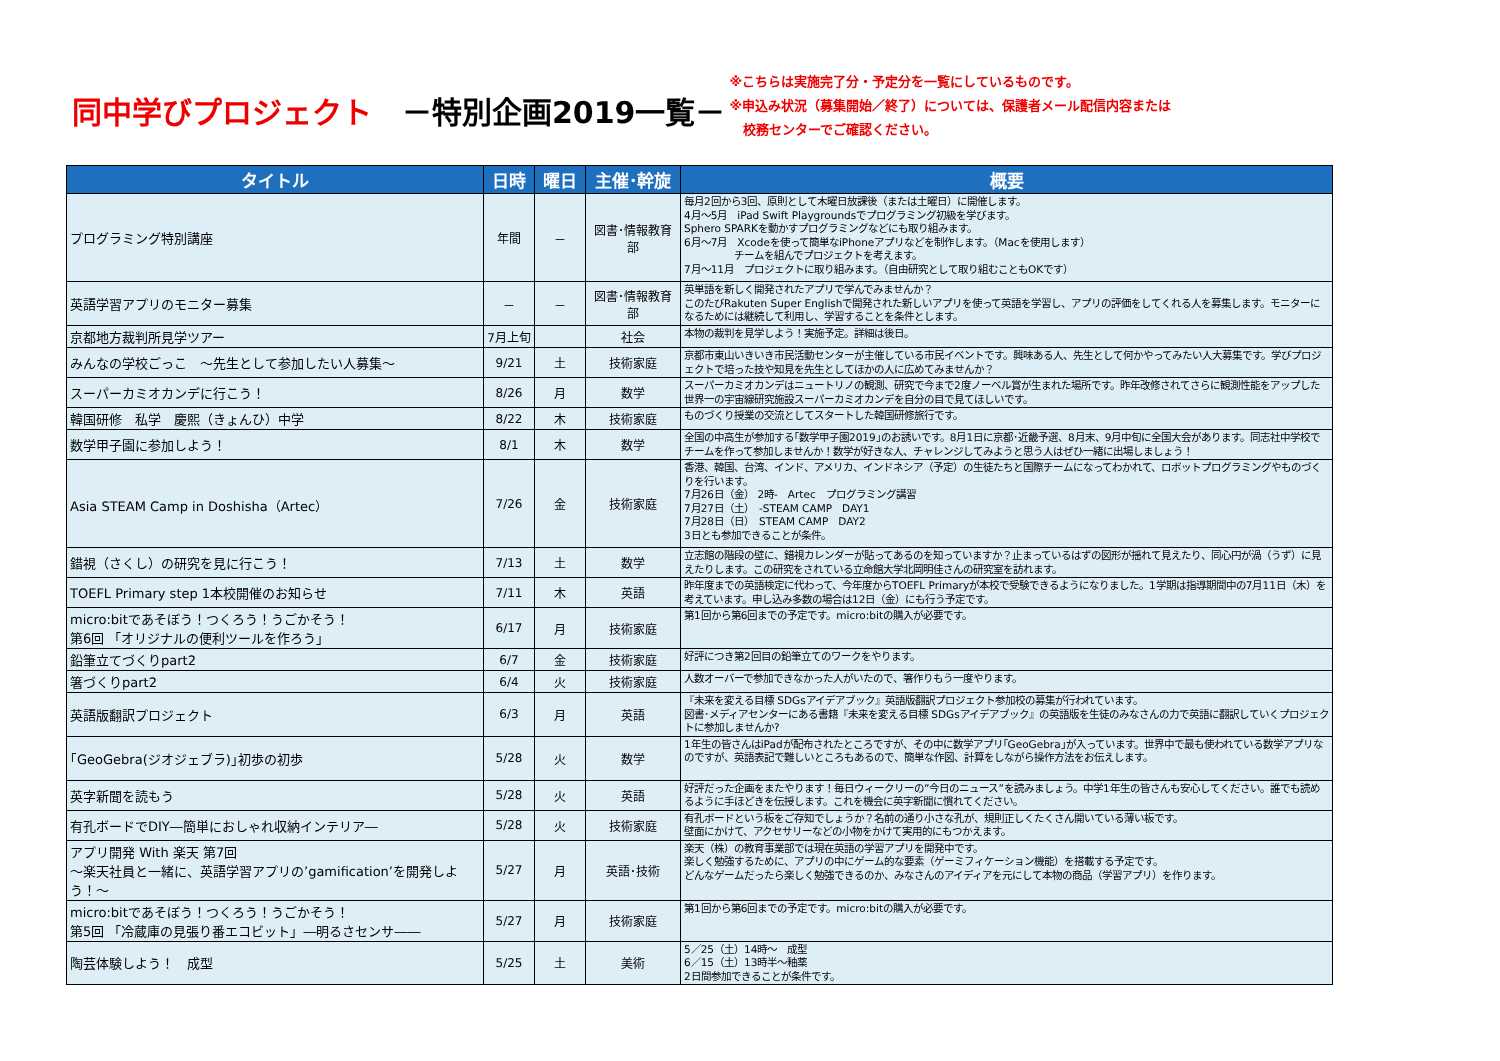同中学びプロジェクト　－特別企画2019一覧－
※こちらは実施完了分・予定分を一覧にしているものです。
※申込み状況（募集開始／終了）については、保護者メール配信内容または
　校務センターでご確認ください。
| タイトル | 日時 | 曜日 | 主催･幹旋 | 概要 |
| --- | --- | --- | --- | --- |
| プログラミング特別講座 | 年間 | － | 図書･情報教育部 | 毎月2回から3回、原則として木曜日放課後（または土曜日）に開催します。 4月～5月 iPad Swift Playgroundsでプログラミング初級を学びます。 Sphero SPARKを動かすプログラミングなどにも取り組みます。 6月～7月 Xcodeを使って簡単なiPhoneアプリなどを制作します。（Macを使用します） チームを組んでプロジェクトを考えます。 7月～11月 プロジェクトに取り組みます。（自由研究として取り組むこともOKです） |
| 英語学習アプリのモニター募集 | － | － | 図書･情報教育部 | 英単語を新しく開発されたアプリで学んでみませんか？ このたびRakuten Super Englishで開発された新しいアプリを使って英語を学習し、アプリの評価をしてくれる人を募集します。モニターになるためには継続して利用し、学習することを条件とします。 |
| 京都地方裁判所見学ツアー | 7月上旬 | | 社会 | 本物の裁判を見学しよう！実施予定。詳細は後日。 |
| みんなの学校ごっこ ～先生として参加したい人募集～ | 9/21 | 土 | 技術家庭 | 京都市東山いきいき市民活動センターが主催している市民イベントです。興味ある人、先生として何かやってみたい人大募集です。学びプロジェクトで培った技や知見を先生としてほかの人に広めてみませんか？ |
| スーパーカミオカンデに行こう！ | 8/26 | 月 | 数学 | スーパーカミオカンデはニュートリノの観測、研究で今まで2度ノーベル賞が生まれた場所です。昨年改修されてさらに観測性能をアップした世界一の宇宙線研究施設スーパーカミオカンデを自分の目で見てほしいです。 |
| 韓国研修 私学 慶熙（きょんひ）中学 | 8/22 | 木 | 技術家庭 | ものづくり授業の交流としてスタートした韓国研修旅行です。 |
| 数学甲子園に参加しよう！ | 8/1 | 木 | 数学 | 全国の中高生が参加する｢数学甲子園2019｣のお誘いです。8月1日に京都･近畿予選、8月末、9月中旬に全国大会があります。同志社中学校でチームを作って参加しませんか！数学が好きな人、チャレンジしてみようと思う人はぜひ一緒に出場しましょう！ |
| Asia STEAM Camp in Doshisha（Artec） | 7/26 | 金 | 技術家庭 | 香港、韓国、台湾、インド、アメリカ、インドネシア（予定）の生徒たちと国際チームになってわかれて、ロボットプログラミングやものづくりを行います。 7月26日（金） 2時- Artec プログラミング講習 7月27日（土） -STEAM CAMP DAY1 7月28日（日） STEAM CAMP DAY2 3日とも参加できることが条件。 |
| 錯視（さくし）の研究を見に行こう！ | 7/13 | 土 | 数学 | 立志館の階段の壁に、錯視カレンダーが貼ってあるのを知っていますか？止まっているはずの図形が揺れて見えたり、同心円が渦（うず）に見えたりします。この研究をされている立命館大学北岡明佳さんの研究室を訪れます。 |
| TOEFL Primary step 1本校開催のお知らせ | 7/11 | 木 | 英語 | 昨年度までの英語検定に代わって、今年度からTOEFL Primaryが本校で受験できるようになりました。1学期は指導期間中の7月11日（木）を考えています。申し込み多数の場合は12日（金）にも行う予定です。 |
| micro:bitであそぼう！つくろう！うごかそう！ 第6回 「オリジナルの便利ツールを作ろう」 | 6/17 | 月 | 技術家庭 | 第1回から第6回までの予定です。micro:bitの購入が必要です。 |
| 鉛筆立てづくりpart2 | 6/7 | 金 | 技術家庭 | 好評につき第2回目の鉛筆立てのワークをやります。 |
| 箸づくりpart2 | 6/4 | 火 | 技術家庭 | 人数オーバーで参加できなかった人がいたので、箸作りもう一度やります。 |
| 英語版翻訳プロジェクト | 6/3 | 月 | 英語 | 『未来を変える目標 SDGsアイデアブック』英語版翻訳プロジェクト参加校の募集が行われています。 図書･メディアセンターにある書籍『未来を変える目標 SDGsアイデアブック』の英語版を生徒のみなさんの力で英語に翻訳していくプロジェクトに参加しませんか? |
| ｢GeoGebra(ジオジェブラ)｣初歩の初歩 | 5/28 | 火 | 数学 | 1年生の皆さんはiPadが配布されたところですが、その中に数学アプリ｢GeoGebra｣が入っています。世界中で最も使われている数学アプリなのですが、英語表記で難しいところもあるので、簡単な作図、計算をしながら操作方法をお伝えします。 |
| 英字新聞を読もう | 5/28 | 火 | 英語 | 好評だった企画をまたやります！毎日ウィークリーの”今日のニュース”を読みましょう。中学1年生の皆さんも安心してください。誰でも読めるように手ほどきを伝授します。これを機会に英字新聞に慣れてください。 |
| 有孔ボードでDIY―簡単におしゃれ収納インテリア― | 5/28 | 火 | 技術家庭 | 有孔ボードという板をご存知でしょうか？名前の通り小さな孔が、規則正しくたくさん開いている薄い板です。 壁面にかけて、アクセサリーなどの小物をかけて実用的にもつかえます。 |
| アプリ開発 With 楽天 第7回 ～楽天社員と一緒に、英語学習アプリの’gamification’を開発しよう！～ | 5/27 | 月 | 英語･技術 | 楽天（株）の教育事業部では現在英語の学習アプリを開発中です。 楽しく勉強するために、アプリの中にゲーム的な要素（ゲーミフィケーション機能）を搭載する予定です。 どんなゲームだったら楽しく勉強できるのか、みなさんのアイディアを元にして本物の商品（学習アプリ）を作ります。 |
| micro:bitであそぼう！つくろう！うごかそう！ 第5回 「冷蔵庫の見張り番エコビット」―明るさセンサ―― | 5/27 | 月 | 技術家庭 | 第1回から第6回までの予定です。micro:bitの購入が必要です。 |
| 陶芸体験しよう！ 成型 | 5/25 | 土 | 美術 | 5／25（土）14時～ 成型 6／15（土）13時半～釉薬 2日間参加できることが条件です。 |